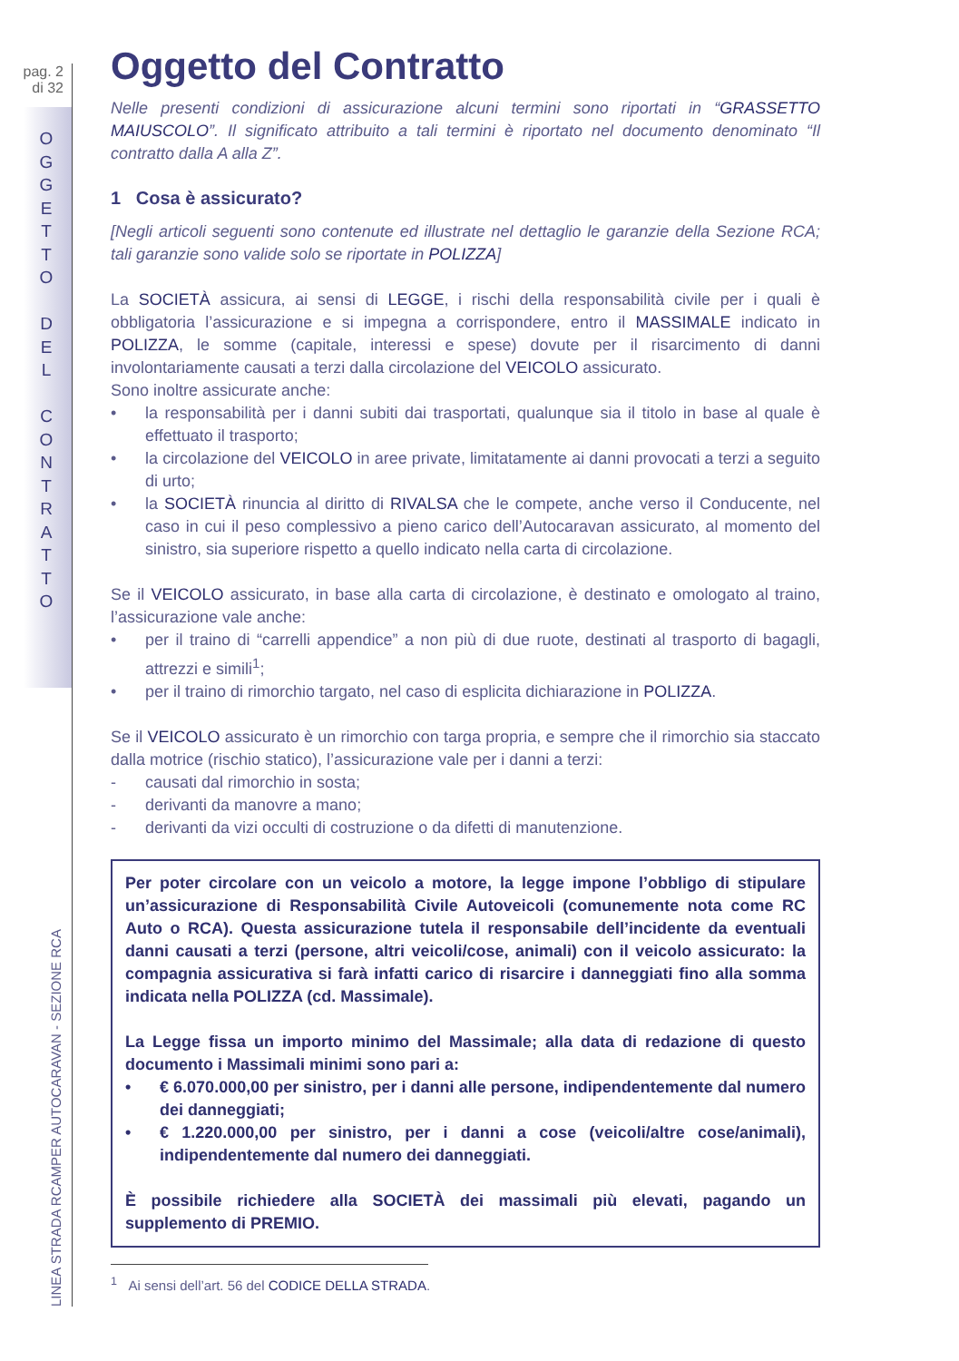pag. 2
di 32
O
G
G
E
T
T
O
D
E
L
C
O
N
T
R
A
T
T
O
LINEA STRADA RCAMPER AUTOCARAVAN - SEZIONE RCA
Oggetto del Contratto
Nelle presenti condizioni di assicurazione alcuni termini sono riportati in “GRASSETTO MAIUSCOLO”. Il significato attribuito a tali termini è riportato nel documento denominato “Il contratto dalla A alla Z”.
1 Cosa è assicurato?
[Negli articoli seguenti sono contenute ed illustrate nel dettaglio le garanzie della Sezione RCA; tali garanzie sono valide solo se riportate in POLIZZA]
La SOCIETÀ assicura, ai sensi di LEGGE, i rischi della responsabilità civile per i quali è obbligatoria l’assicurazione e si impegna a corrispondere, entro il MASSIMALE indicato in POLIZZA, le somme (capitale, interessi e spese) dovute per il risarcimento di danni involontariamente causati a terzi dalla circolazione del VEICOLO assicurato.
Sono inoltre assicurate anche:
• la responsabilità per i danni subiti dai trasportati, qualunque sia il titolo in base al quale è effettuato il trasporto;
• la circolazione del VEICOLO in aree private, limitatamente ai danni provocati a terzi a seguito di urto;
• la SOCIETÀ rinuncia al diritto di RIVALSA che le compete, anche verso il Conducente, nel caso in cui il peso complessivo a pieno carico dell’Autocaravan assicurato, al momento del sinistro, sia superiore rispetto a quello indicato nella carta di circolazione.
Se il VEICOLO assicurato, in base alla carta di circolazione, è destinato e omologato al traino, l’assicurazione vale anche:
• per il traino di “carrelli appendice” a non più di due ruote, destinati al trasporto di bagagli, attrezzi e simili<sup>1</sup>;
• per il traino di rimorchio targato, nel caso di esplicita dichiarazione in POLIZZA.
Se il VEICOLO assicurato è un rimorchio con targa propria, e sempre che il rimorchio sia staccato dalla motrice (rischio statico), l’assicurazione vale per i danni a terzi:
- causati dal rimorchio in sosta;
- derivanti da manovre a mano;
- derivanti da vizi occulti di costruzione o da difetti di manutenzione.
Per poter circolare con un veicolo a motore, la legge impone l’obbligo di stipulare un’assicurazione di Responsabilità Civile Autoveicoli (comunemente nota come RC Auto o RCA). Questa assicurazione tutela il responsabile dell’incidente da eventuali danni causati a terzi (persone, altri veicoli/cose, animali) con il veicolo assicurato: la compagnia assicurativa si farà infatti carico di risarcire i danneggiati fino alla somma indicata nella POLIZZA (cd. Massimale).
La Legge fissa un importo minimo del Massimale; alla data di redazione di questo documento i Massimali minimi sono pari a:
• € 6.070.000,00 per sinistro, per i danni alle persone, indipendentemente dal numero dei danneggiati;
• € 1.220.000,00 per sinistro, per i danni a cose (veicoli/altre cose/animali), indipendentemente dal numero dei danneggiati.
È possibile richiedere alla SOCIETÀ dei massimali più elevati, pagando un supplemento di PREMIO.
<sup>1</sup> Ai sensi dell’art. 56 del CODICE DELLA STRADA.